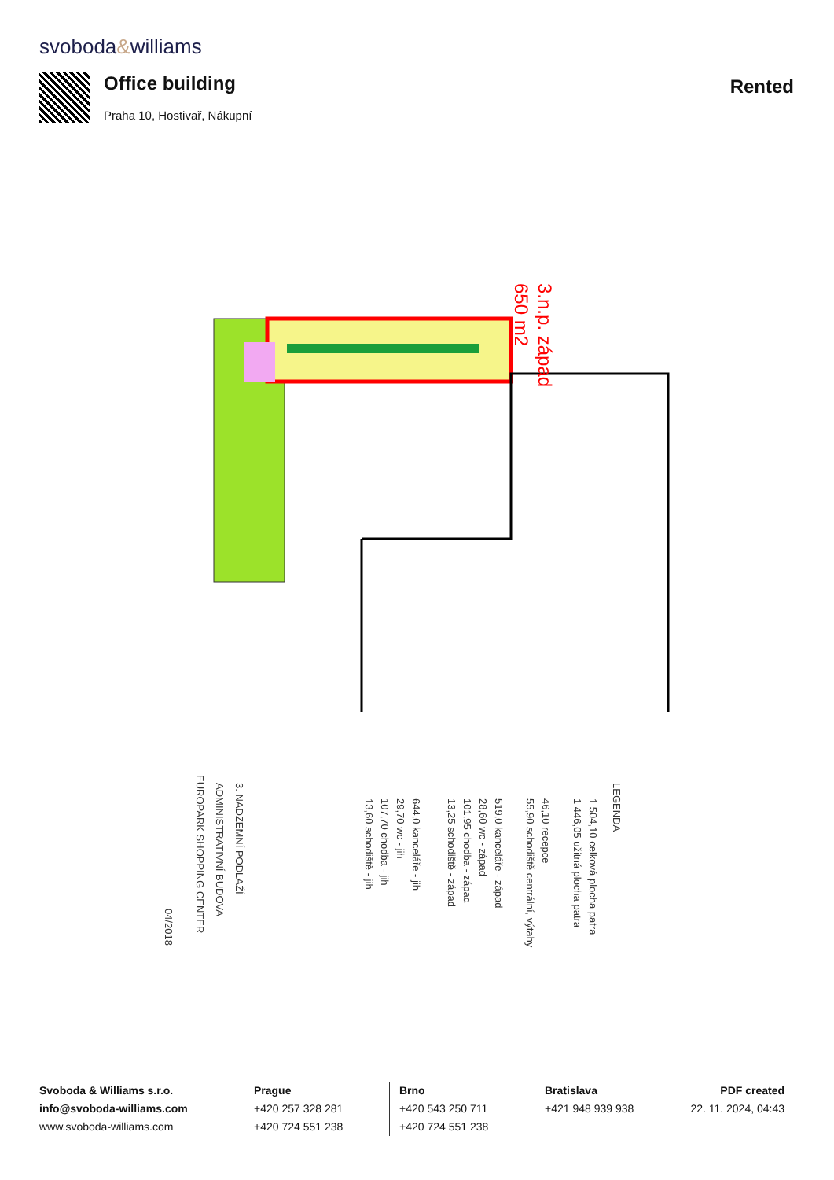svoboda&williams
Office building
Praha 10, Hostivař, Nákupní
Rented
3.n.p. západ
650 m2
LEGENDA
1 504,10 celková plocha patra
1 446,05 užitná plocha patra
46,10 recepce
55,90 schodiště centrální, výtahy
519,0 kanceláře - západ
28,60 wc - západ
101,95 chodba - západ
13,25 schodiště - západ
644,0 kanceláře - jih
29,70 wc - jih
107,70 chodba - jih
13,60 schodiště - jih
3. NADZEMNÍ PODLAŽÍ
ADMINISTRATIVNÍ BUDOVA
EUROPARK SHOPPING CENTER
04/2018
Svoboda & Williams s.r.o.
info@svoboda-williams.com
www.svoboda-williams.com
Prague
+420 257 328 281
+420 724 551 238
Brno
+420 543 250 711
+420 724 551 238
Bratislava
+421 948 939 938
PDF created
22. 11. 2024, 04:43